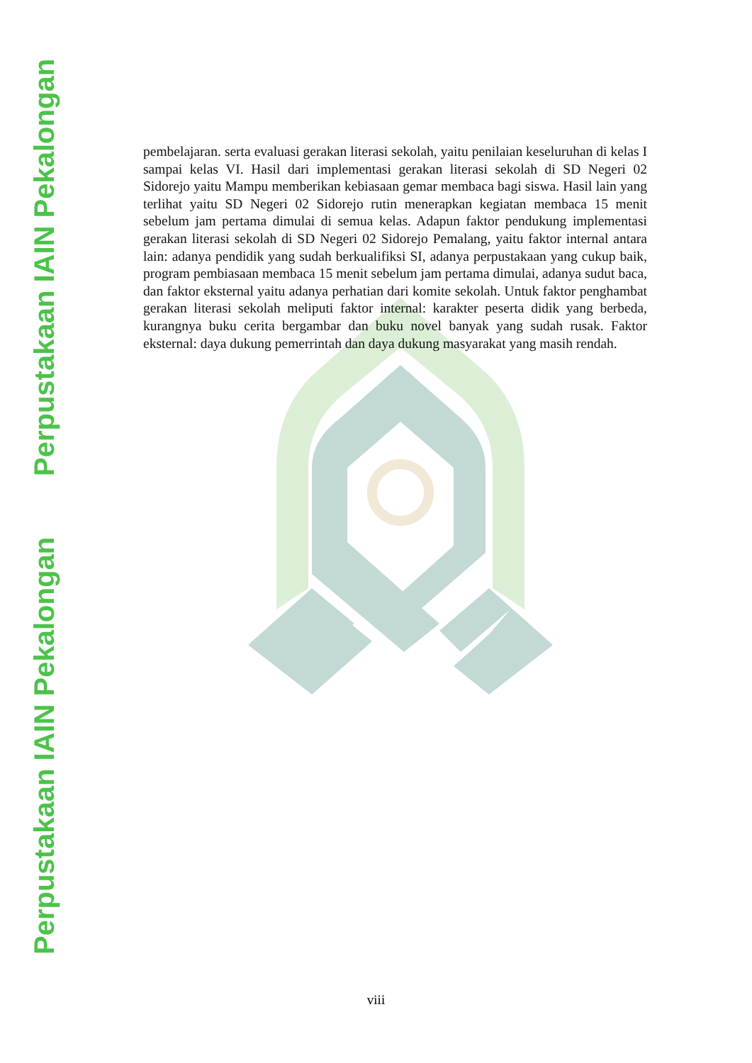Perpustakaan IAIN Pekalongan Perpustakaan IAIN Pekalongan
pembelajaran. serta evaluasi gerakan literasi sekolah, yaitu penilaian keseluruhan di kelas I sampai kelas VI. Hasil dari implementasi gerakan literasi sekolah di SD Negeri 02 Sidorejo yaitu Mampu memberikan kebiasaan gemar membaca bagi siswa. Hasil lain yang terlihat yaitu SD Negeri 02 Sidorejo rutin menerapkan kegiatan membaca 15 menit sebelum jam pertama dimulai di semua kelas. Adapun faktor pendukung implementasi gerakan literasi sekolah di SD Negeri 02 Sidorejo Pemalang, yaitu faktor internal antara lain: adanya pendidik yang sudah berkualifiksi SI, adanya perpustakaan yang cukup baik, program pembiasaan membaca 15 menit sebelum jam pertama dimulai, adanya sudut baca, dan faktor eksternal yaitu adanya perhatian dari komite sekolah. Untuk faktor penghambat gerakan literasi sekolah meliputi faktor internal: karakter peserta didik yang berbeda, kurangnya buku cerita bergambar dan buku novel banyak yang sudah rusak. Faktor eksternal: daya dukung pemerrintah dan daya dukung masyarakat yang masih rendah.
viii